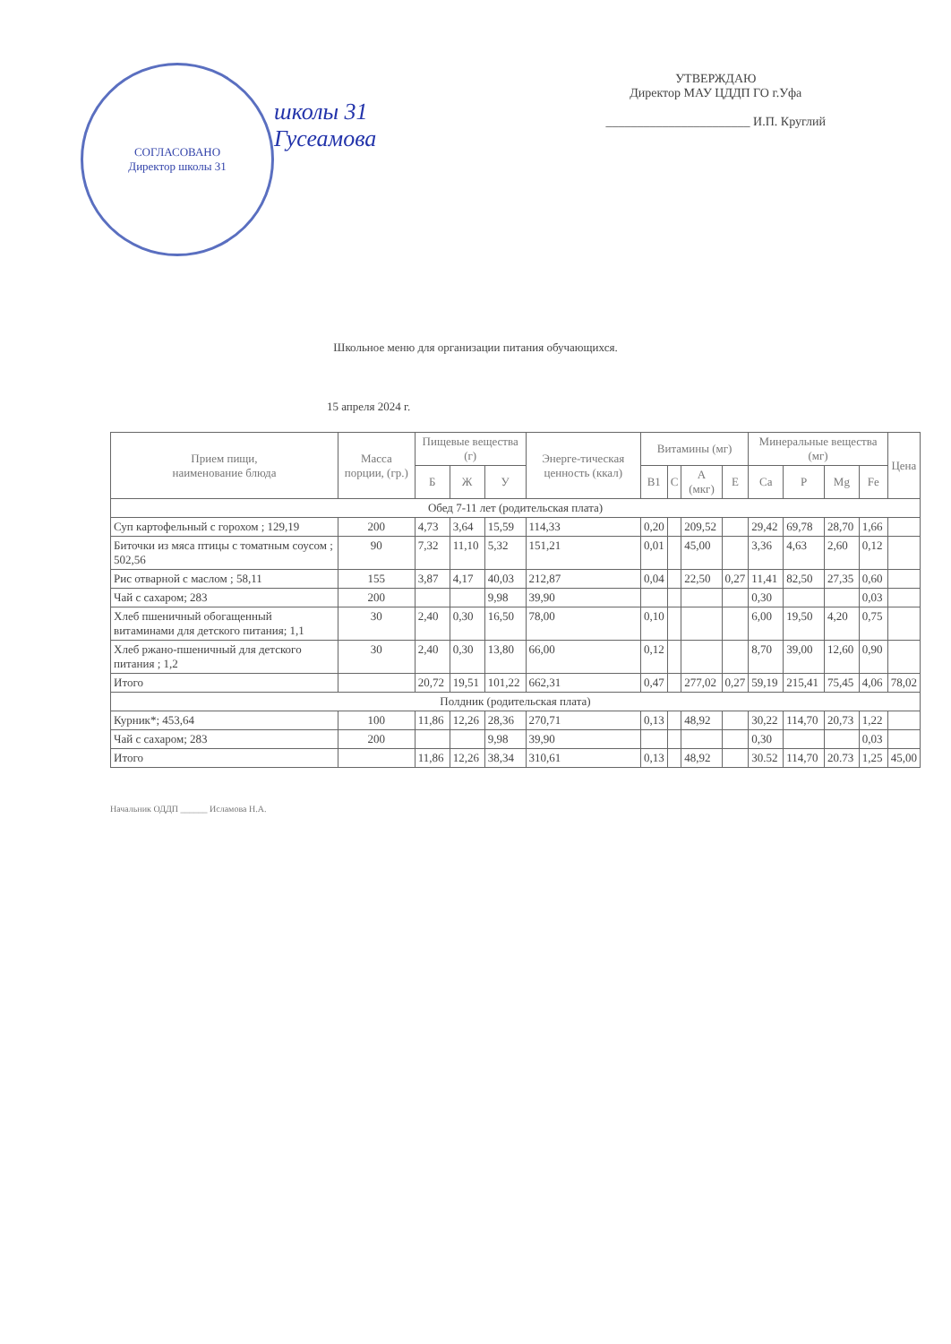СОГЛАСОВАНО
Директор школы 31
школы 31
Гусеамова
УТВЕРЖДАЮ
Директор МАУ ЦДДП ГО г.Уфа
_______________________ И.П. Круглий
Школьное меню для организации питания обучающихся.
15 апреля 2024 г.
| Прием пищи, наименование блюда | Масса порции, (гр.) | Пищевые вещества (г) | | | Энерге-тическая ценность (ккал) | Витамины (мг) | | | | Минеральные вещества (мг) | | | | Цена |
| --- | --- | --- | --- | --- | --- | --- | --- | --- | --- | --- | --- | --- | --- | --- |
| | | Б | Ж | У | | B1 | C | A (мкг) | E | Ca | P | Mg | Fe | |
| Обед 7-11 лет (родительская плата) | | | | | | | | | | | | | | |
| Суп картофельный с горохом ; 129,19 | 200 | 4,73 | 3,64 | 15,59 | 114,33 | 0,20 | | 209,52 | | 29,42 | 69,78 | 28,70 | 1,66 | |
| Биточки из мяса птицы с томатным соусом ; 502,56 | 90 | 7,32 | 11,10 | 5,32 | 151,21 | 0,01 | | 45,00 | | 3,36 | 4,63 | 2,60 | 0,12 | |
| Рис отварной с маслом ; 58,11 | 155 | 3,87 | 4,17 | 40,03 | 212,87 | 0,04 | | 22,50 | 0,27 | 11,41 | 82,50 | 27,35 | 0,60 | |
| Чай с сахаром; 283 | 200 | | | 9,98 | 39,90 | | | | | 0,30 | | | 0,03 | |
| Хлеб пшеничный обогащенный витаминами для детского питания; 1,1 | 30 | 2,40 | 0,30 | 16,50 | 78,00 | 0,10 | | | | 6,00 | 19,50 | 4,20 | 0,75 | |
| Хлеб ржано-пшеничный для детского питания ; 1,2 | 30 | 2,40 | 0,30 | 13,80 | 66,00 | 0,12 | | | | 8,70 | 39,00 | 12,60 | 0,90 | |
| Итого | | 20,72 | 19,51 | 101,22 | 662,31 | 0,47 | | 277,02 | 0,27 | 59,19 | 215,41 | 75,45 | 4,06 | 78,02 |
| Полдник (родительская плата) | | | | | | | | | | | | | | |
| Курник*; 453,64 | 100 | 11,86 | 12,26 | 28,36 | 270,71 | 0,13 | | 48,92 | | 30,22 | 114,70 | 20,73 | 1,22 | |
| Чай с сахаром; 283 | 200 | | | 9,98 | 39,90 | | | | | 0,30 | | | 0,03 | |
| Итого | | 11,86 | 12,26 | 38,34 | 310,61 | 0,13 | | 48,92 | | 30.52 | 114,70 | 20.73 | 1,25 | 45,00 |
Начальник ОДДП ______ Исламова Н.А.